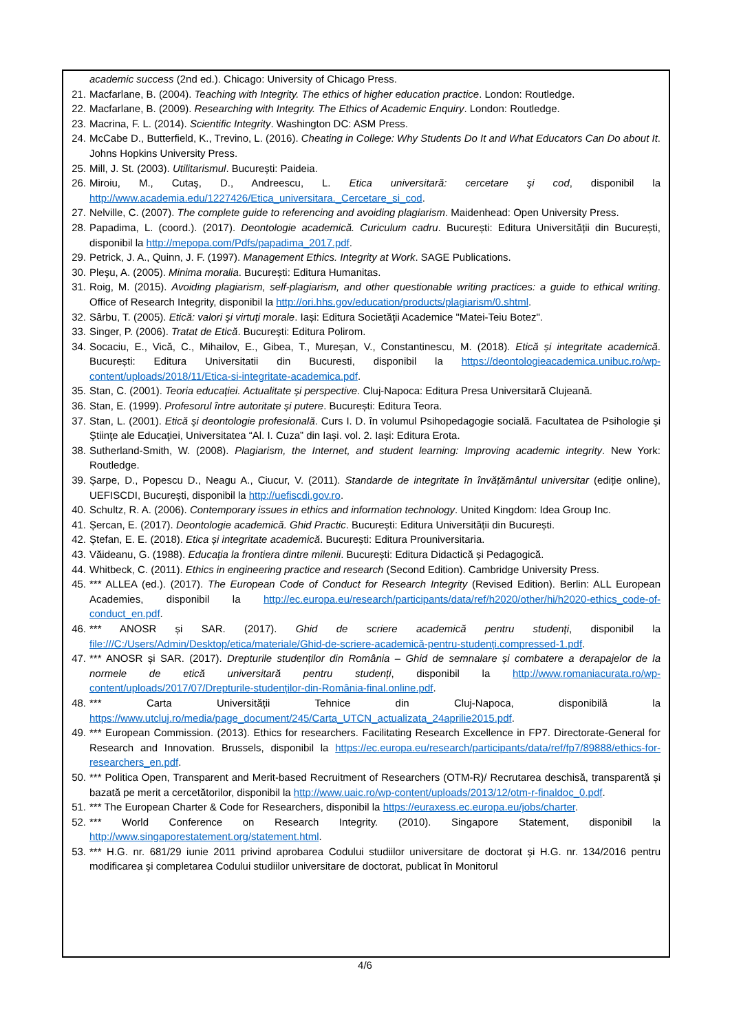academic success (2nd ed.). Chicago: University of Chicago Press.
21. Macfarlane, B. (2004). Teaching with Integrity. The ethics of higher education practice. London: Routledge.
22. Macfarlane, B. (2009). Researching with Integrity. The Ethics of Academic Enquiry. London: Routledge.
23. Macrina, F. L. (2014). Scientific Integrity. Washington DC: ASM Press.
24. McCabe D., Butterfield, K., Trevino, L. (2016). Cheating in College: Why Students Do It and What Educators Can Do about It. Johns Hopkins University Press.
25. Mill, J. St. (2003). Utilitarismul. București: Paideia.
26. Miroiu, M., Cutaş, D., Andreescu, L. Etica universitară: cercetare şi cod, disponibil la http://www.academia.edu/1227426/Etica_universitara._Cercetare_si_cod.
27. Nelville, C. (2007). The complete guide to referencing and avoiding plagiarism. Maidenhead: Open University Press.
28. Papadima, L. (coord.). (2017). Deontologie academică. Curiculum cadru. București: Editura Universității din București, disponibil la http://mepopa.com/Pdfs/papadima_2017.pdf.
29. Petrick, J. A., Quinn, J. F. (1997). Management Ethics. Integrity at Work. SAGE Publications.
30. Pleşu, A. (2005). Minima moralia. București: Editura Humanitas.
31. Roig, M. (2015). Avoiding plagiarism, self-plagiarism, and other questionable writing practices: a guide to ethical writing. Office of Research Integrity, disponibil la http://ori.hhs.gov/education/products/plagiarism/0.shtml.
32. Sârbu, T. (2005). Etică: valori şi virtuţi morale. Iași: Editura Societăţii Academice "Matei-Teiu Botez".
33. Singer, P. (2006). Tratat de Etică. Bucureşti: Editura Polirom.
34. Socaciu, E., Vică, C., Mihailov, E., Gibea, T., Mureșan, V., Constantinescu, M. (2018). Etică și integritate academică. București: Editura Universitatii din Bucuresti, disponibil la https://deontologieacademica.unibuc.ro/wp-content/uploads/2018/11/Etica-si-integritate-academica.pdf.
35. Stan, C. (2001). Teoria educației. Actualitate şi perspective. Cluj-Napoca: Editura Presa Universitară Clujeană.
36. Stan, E. (1999). Profesorul între autoritate şi putere. București: Editura Teora.
37. Stan, L. (2001). Etică şi deontologie profesională. Curs I. D. în volumul Psihopedagogie socială. Facultatea de Psihologie şi Ştiinţe ale Educaţiei, Universitatea “Al. I. Cuza” din Iaşi. vol. 2. Iași: Editura Erota.
38. Sutherland-Smith, W. (2008). Plagiarism, the Internet, and student learning: Improving academic integrity. New York: Routledge.
39. Șarpe, D., Popescu D., Neagu A., Ciucur, V. (2011). Standarde de integritate în învățământul universitar (ediție online), UEFISCDI, București, disponibil la http://uefiscdi.gov.ro.
40. Schultz, R. A. (2006). Contemporary issues in ethics and information technology. United Kingdom: Idea Group Inc.
41. Șercan, E. (2017). Deontologie academică. Ghid Practic. București: Editura Universității din București.
42. Ștefan, E. E. (2018). Etica și integritate academică. București: Editura Prouniversitaria.
43. Văideanu, G. (1988). Educația la frontiera dintre milenii. București: Editura Didactică și Pedagogică.
44. Whitbeck, C. (2011). Ethics in engineering practice and research (Second Edition). Cambridge University Press.
45. *** ALLEA (ed.). (2017). The European Code of Conduct for Research Integrity (Revised Edition). Berlin: ALL European Academies, disponibil la http://ec.europa.eu/research/participants/data/ref/h2020/other/hi/h2020-ethics_code-of-conduct_en.pdf.
46. *** ANOSR și SAR. (2017). Ghid de scriere academică pentru studenți, disponibil la file:///C:/Users/Admin/Desktop/etica/materiale/Ghid-de-scriere-academică-pentru-studenți.compressed-1.pdf.
47. *** ANOSR și SAR. (2017). Drepturile studenților din România – Ghid de semnalare și combatere a derapajelor de la normele de etică universitară pentru studenți, disponibil la http://www.romaniacurata.ro/wp-content/uploads/2017/07/Drepturile-studenților-din-România-final.online.pdf.
48. *** Carta Universității Tehnice din Cluj-Napoca, disponibilă la https://www.utcluj.ro/media/page_document/245/Carta_UTCN_actualizata_24aprilie2015.pdf.
49. *** European Commission. (2013). Ethics for researchers. Facilitating Research Excellence in FP7. Directorate-General for Research and Innovation. Brussels, disponibil la https://ec.europa.eu/research/participants/data/ref/fp7/89888/ethics-for-researchers_en.pdf.
50. *** Politica Open, Transparent and Merit-based Recruitment of Researchers (OTM-R)/ Recrutarea deschisă, transparentă și bazată pe merit a cercetătorilor, disponibil la http://www.uaic.ro/wp-content/uploads/2013/12/otm-r-finaldoc_0.pdf.
51. *** The European Charter & Code for Researchers, disponibil la https://euraxess.ec.europa.eu/jobs/charter.
52. *** World Conference on Research Integrity. (2010). Singapore Statement, disponibil la http://www.singaporestatement.org/statement.html.
53. *** H.G. nr. 681/29 iunie 2011 privind aprobarea Codului studiilor universitare de doctorat şi H.G. nr. 134/2016 pentru modificarea şi completarea Codului studiilor universitare de doctorat, publicat în Monitorul
4/6